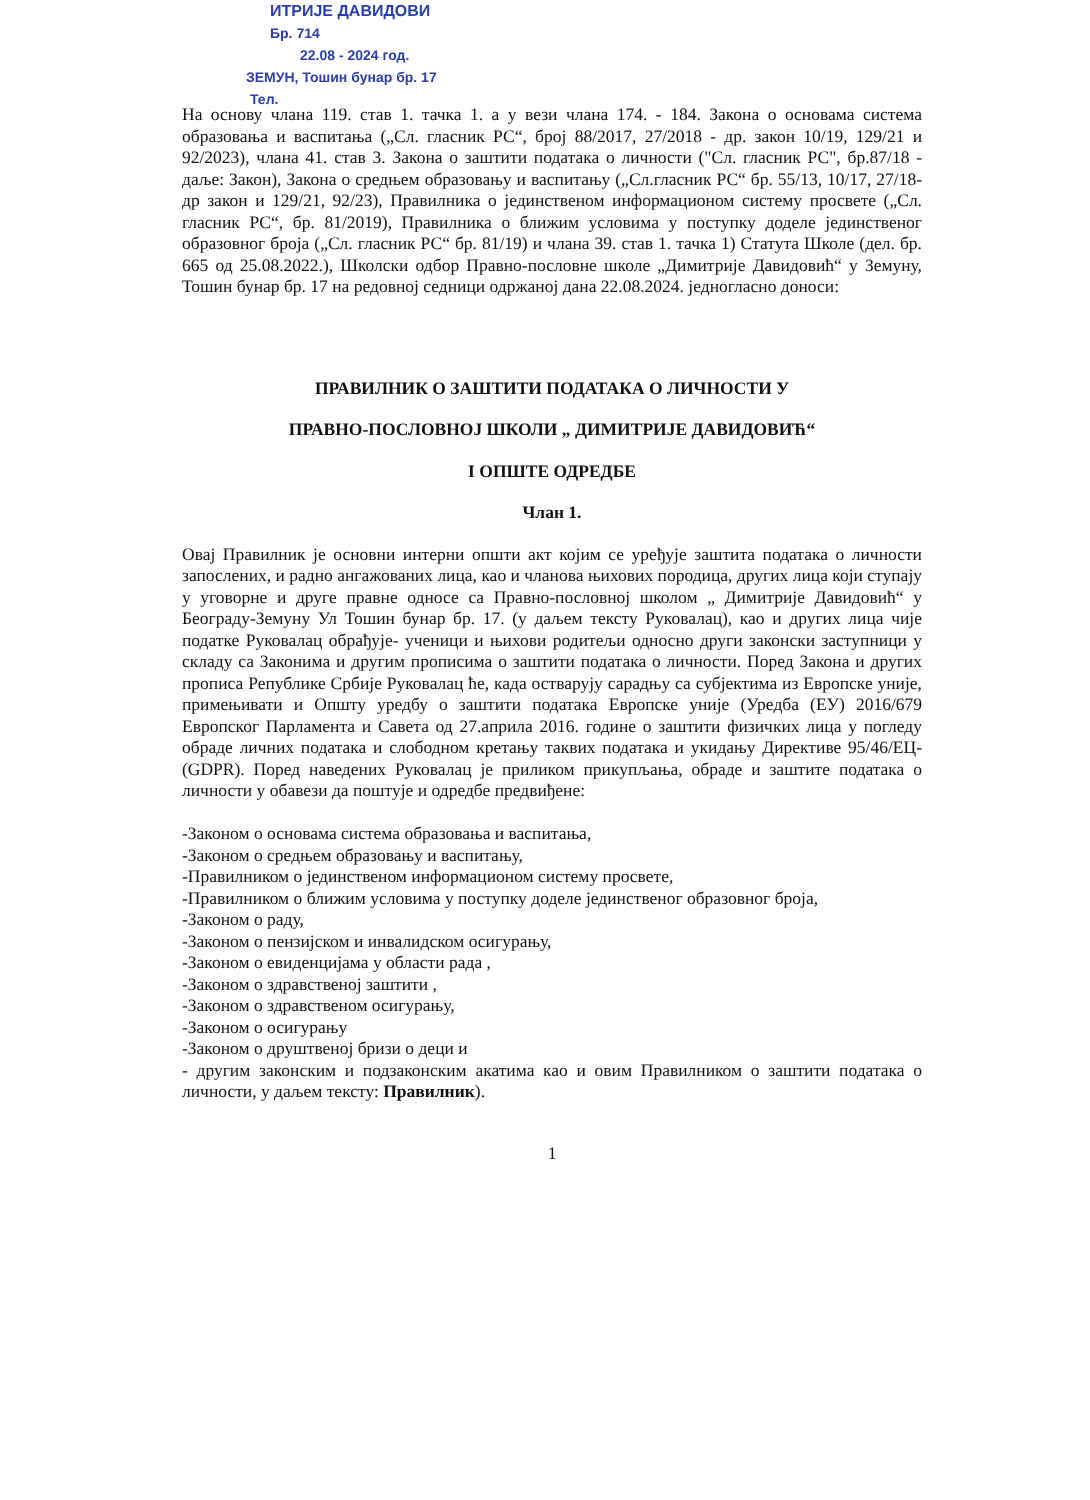ИТРИЈЕ ДАВИДОВИ
Бр. 714
22.08 - 2024 год.
ЗЕМУН, Тошин бунар бр. 17
Тел.
На основу члана 119. став 1. тачка 1. а у вези члана 174. - 184. Закона о основама система образовања и васпитања („Сл. гласник РС“, број 88/2017, 27/2018 - др. закон 10/19, 129/21 и 92/2023), члана 41. став 3. Закона о заштити података о личности ("Сл. гласник РС", бр.87/18 - даље: Закон), Закона о средњем образовању и васпитању („Сл.гласник РС“ бр. 55/13, 10/17, 27/18-др закон и 129/21, 92/23), Правилника о јединственом информационом систему просвете („Сл. гласник РС“, бр. 81/2019), Правилника о ближим условима у поступку доделе јединственог образовног броја („Сл. гласник РС“ бр. 81/19) и члана 39. став 1. тачка 1) Статута Школе (дел. бр. 665 од 25.08.2022.), Школски одбор Правно-пословне школе „Димитрије Давидовић“ у Земуну, Тошин бунар бр. 17 на редовној седници одржаној дана 22.08.2024. једногласно доноси:
ПРАВИЛНИК О ЗАШТИТИ ПОДАТАКА О ЛИЧНОСТИ У
ПРАВНО-ПОСЛОВНОЈ ШКОЛИ „ ДИМИТРИЈЕ ДАВИДОВИЋ“
I ОПШТЕ ОДРЕДБЕ
Члан 1.
Овај Правилник је основни интерни општи акт којим се уређује заштита података о личности запослених, и радно ангажованих лица, као и чланова њихових породица, других лица који ступају у уговорне и друге правне односе са Правно-пословној школом „ Димитрије Давидовић“ у Београду-Земуну Ул Тошин бунар бр. 17. (у даљем тексту Руковалац), као и других лица чије податке Руковалац обрађује- ученици и њихови родитељи односно други законски заступници у складу са Законима и другим прописима о заштити података о личности. Поред Закона и других прописа Републике Србије Руковалац ће, када остварују сарадњу са субјектима из Европске уније, примењивати и Општу уредбу о заштити података Европске уније (Уредба (ЕУ) 2016/679 Европског Парламента и Савета од 27.априла 2016. године о заштити физичких лица у погледу обраде личних података и слободном кретању таквих података и укидању Директиве 95/46/ЕЦ- (GDPR). Поред наведених Руковалац је приликом прикупљања, обраде и заштите података о личности у обавези да поштује и одредбе предвиђене:
-Законом о основама система образовања и васпитања,
-Законом о средњем образовању и васпитању,
-Правилником о јединственом информационом систему просвете,
-Правилником о ближим условима у поступку доделе јединственог образовног броја,
-Законом о раду,
-Законом о пензијском и инвалидском осигурању,
-Законом о евиденцијама у области рада ,
-Законом о здравственој заштити ,
-Законом о здравственом осигурању,
-Законом о осигурању
-Законом о друштвеној бризи о деци и
- другим законским и подзаконским акатима као и овим Правилником о заштити података о личности, у даљем тексту: Правилник).
1